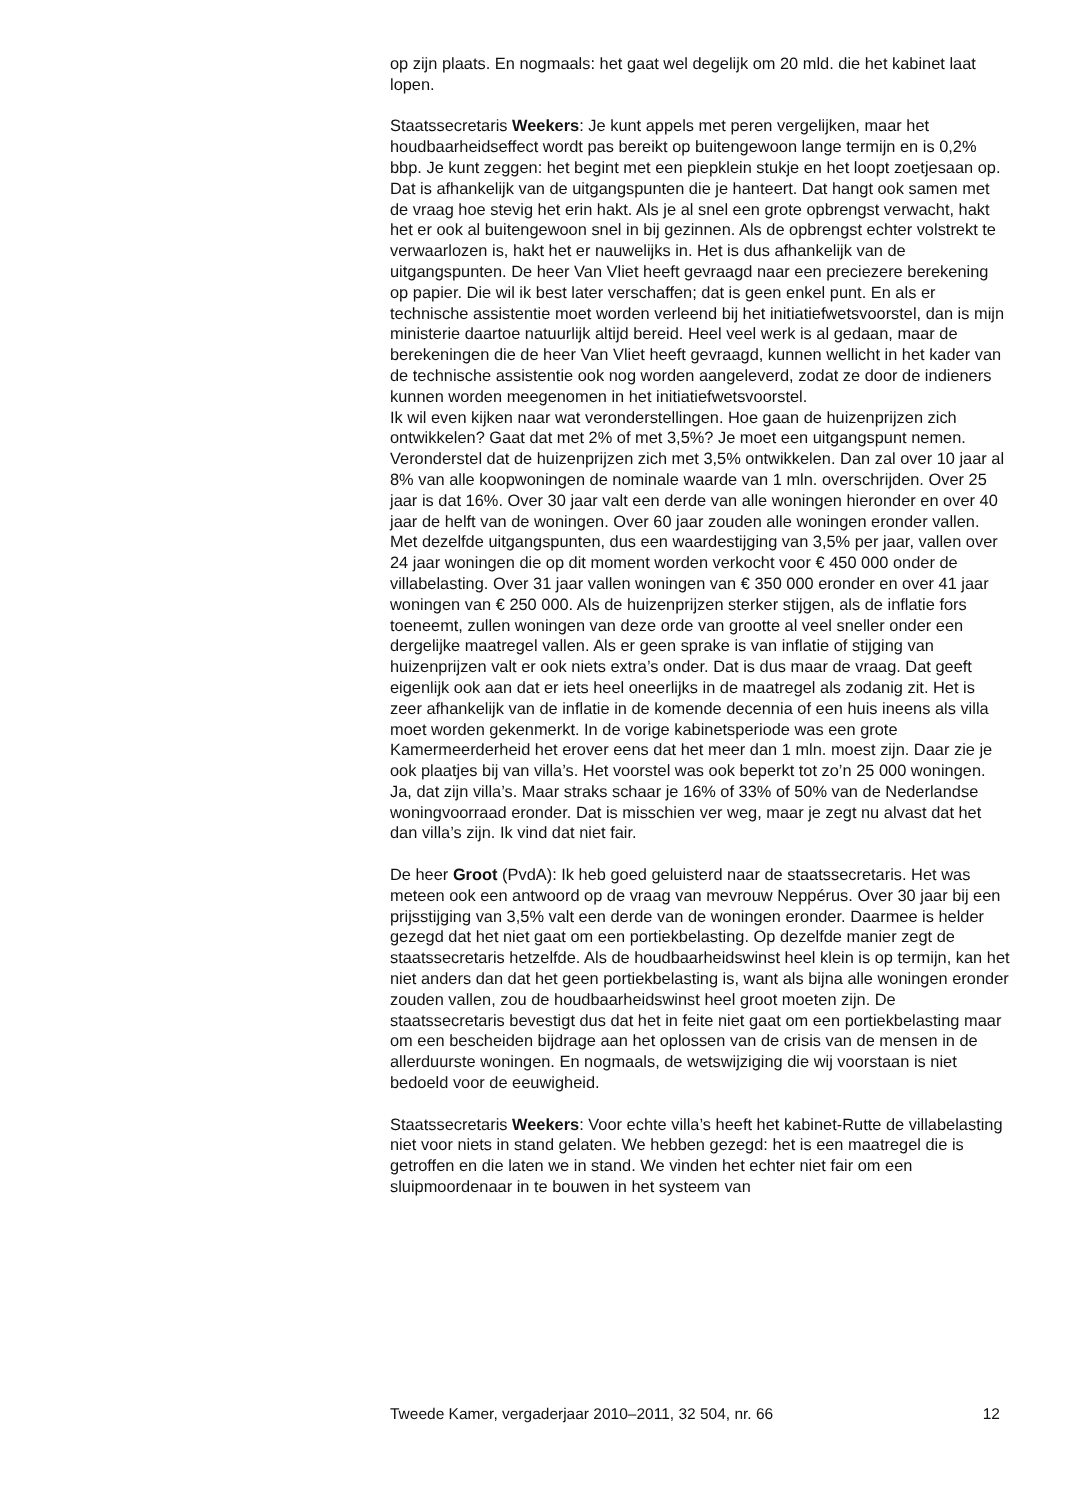op zijn plaats. En nogmaals: het gaat wel degelijk om 20 mld. die het kabinet laat lopen.
Staatssecretaris Weekers: Je kunt appels met peren vergelijken, maar het houdbaarheidseffect wordt pas bereikt op buitengewoon lange termijn en is 0,2% bbp. Je kunt zeggen: het begint met een piepklein stukje en het loopt zoetjesaan op. Dat is afhankelijk van de uitgangspunten die je hanteert. Dat hangt ook samen met de vraag hoe stevig het erin hakt. Als je al snel een grote opbrengst verwacht, hakt het er ook al buitengewoon snel in bij gezinnen. Als de opbrengst echter volstrekt te verwaarlozen is, hakt het er nauwelijks in. Het is dus afhankelijk van de uitgangspunten. De heer Van Vliet heeft gevraagd naar een preciezere berekening op papier. Die wil ik best later verschaffen; dat is geen enkel punt. En als er technische assistentie moet worden verleend bij het initiatiefwetsvoorstel, dan is mijn ministerie daartoe natuurlijk altijd bereid. Heel veel werk is al gedaan, maar de berekeningen die de heer Van Vliet heeft gevraagd, kunnen wellicht in het kader van de technische assistentie ook nog worden aangeleverd, zodat ze door de indieners kunnen worden meegenomen in het initiatiefwetsvoorstel.
Ik wil even kijken naar wat veronderstellingen. Hoe gaan de huizenprijzen zich ontwikkelen? Gaat dat met 2% of met 3,5%? Je moet een uitgangspunt nemen. Veronderstel dat de huizenprijzen zich met 3,5% ontwikkelen. Dan zal over 10 jaar al 8% van alle koopwoningen de nominale waarde van 1 mln. overschrijden. Over 25 jaar is dat 16%. Over 30 jaar valt een derde van alle woningen hieronder en over 40 jaar de helft van de woningen. Over 60 jaar zouden alle woningen eronder vallen. Met dezelfde uitgangspunten, dus een waardestijging van 3,5% per jaar, vallen over 24 jaar woningen die op dit moment worden verkocht voor € 450 000 onder de villabelasting. Over 31 jaar vallen woningen van € 350 000 eronder en over 41 jaar woningen van € 250 000. Als de huizenprijzen sterker stijgen, als de inflatie fors toeneemt, zullen woningen van deze orde van grootte al veel sneller onder een dergelijke maatregel vallen. Als er geen sprake is van inflatie of stijging van huizenprijzen valt er ook niets extra’s onder. Dat is dus maar de vraag. Dat geeft eigenlijk ook aan dat er iets heel oneerlijks in de maatregel als zodanig zit. Het is zeer afhankelijk van de inflatie in de komende decennia of een huis ineens als villa moet worden gekenmerkt. In de vorige kabinetsperiode was een grote Kamermeerderheid het erover eens dat het meer dan 1 mln. moest zijn. Daar zie je ook plaatjes bij van villa’s. Het voorstel was ook beperkt tot zo’n 25 000 woningen. Ja, dat zijn villa’s. Maar straks schaar je 16% of 33% of 50% van de Nederlandse woningvoorraad eronder. Dat is misschien ver weg, maar je zegt nu alvast dat het dan villa’s zijn. Ik vind dat niet fair.
De heer Groot (PvdA): Ik heb goed geluisterd naar de staatssecretaris. Het was meteen ook een antwoord op de vraag van mevrouw Neppérus. Over 30 jaar bij een prijsstijging van 3,5% valt een derde van de woningen eronder. Daarmee is helder gezegd dat het niet gaat om een portiekbelasting. Op dezelfde manier zegt de staatssecretaris hetzelfde. Als de houdbaarheidswinst heel klein is op termijn, kan het niet anders dan dat het geen portiekbelasting is, want als bijna alle woningen eronder zouden vallen, zou de houdbaarheidswinst heel groot moeten zijn. De staatssecretaris bevestigt dus dat het in feite niet gaat om een portiekbelasting maar om een bescheiden bijdrage aan het oplossen van de crisis van de mensen in de allerduurste woningen. En nogmaals, de wetswijziging die wij voorstaan is niet bedoeld voor de eeuwigheid.
Staatssecretaris Weekers: Voor echte villa’s heeft het kabinet-Rutte de villabelasting niet voor niets in stand gelaten. We hebben gezegd: het is een maatregel die is getroffen en die laten we in stand. We vinden het echter niet fair om een sluipmoordenaar in te bouwen in het systeem van
Tweede Kamer, vergaderjaar 2010–2011, 32 504, nr. 66 12